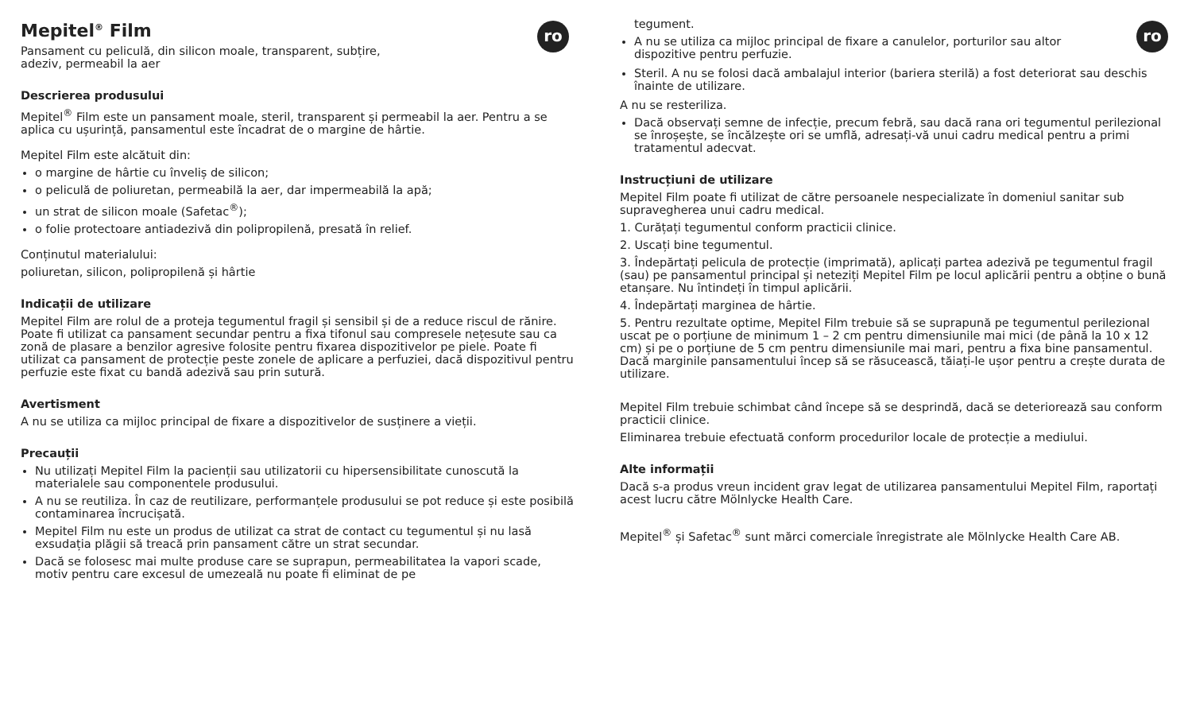ro
Mepitel<sup>®</sup> Film
Pansament cu peliculă, din silicon moale, transparent, subțire,
adeziv, permeabil la aer
Descrierea produsului
Mepitel<sup>®</sup> Film este un pansament moale, steril, transparent și permeabil la aer. Pentru a se aplica cu ușurință, pansamentul este încadrat de o margine de hârtie.
Mepitel Film este alcătuit din:
o margine de hârtie cu înveliș de silicon;
o peliculă de poliuretan, permeabilă la aer, dar impermeabilă la apă;
un strat de silicon moale (Safetac<sup>®</sup>);
o folie protectoare antiadezivă din polipropilenă, presată în relief.
Conținutul materialului:
poliuretan, silicon, polipropilenă și hârtie
Indicații de utilizare
Mepitel Film are rolul de a proteja tegumentul fragil și sensibil și de a reduce riscul de rănire. Poate fi utilizat ca pansament secundar pentru a fixa tifonul sau compresele nețesute sau ca zonă de plasare a benzilor agresive folosite pentru fixarea dispozitivelor pe piele. Poate fi utilizat ca pansament de protecție peste zonele de aplicare a perfuziei, dacă dispozitivul pentru perfuzie este fixat cu bandă adezivă sau prin sutură.
Avertisment
A nu se utiliza ca mijloc principal de fixare a dispozitivelor de susținere a vieții.
Precauții
Nu utilizați Mepitel Film la pacienții sau utilizatorii cu hipersensibilitate cunoscută la materialele sau componentele produsului.
A nu se reutiliza. În caz de reutilizare, performanțele produsului se pot reduce și este posibilă contaminarea încrucișată.
Mepitel Film nu este un produs de utilizat ca strat de contact cu tegumentul și nu lasă exsudația plăgii să treacă prin pansament către un strat secundar.
Dacă se folosesc mai multe produse care se suprapun, permeabilitatea la vapori scade, motiv pentru care excesul de umezeală nu poate fi eliminat de pe
ro
tegument.
A nu se utiliza ca mijloc principal de fixare a canulelor, porturilor sau altor dispozitive pentru perfuzie.
Steril. A nu se folosi dacă ambalajul interior (bariera sterilă) a fost deteriorat sau deschis înainte de utilizare.
A nu se resteriliza.
Dacă observați semne de infecție, precum febră, sau dacă rana ori tegumentul perilezional se înroșește, se încălzește ori se umflă, adresați-vă unui cadru medical pentru a primi tratamentul adecvat.
Instrucțiuni de utilizare
Mepitel Film poate fi utilizat de către persoanele nespecializate în domeniul sanitar sub supravegherea unui cadru medical.
1. Curățați tegumentul conform practicii clinice.
2. Uscați bine tegumentul.
3. Îndepărtați pelicula de protecție (imprimată), aplicați partea adezivă pe tegumentul fragil (sau) pe pansamentul principal și neteziți Mepitel Film pe locul aplicării pentru a obține o bună etanșare. Nu întindeți în timpul aplicării.
4. Îndepărtați marginea de hârtie.
5. Pentru rezultate optime, Mepitel Film trebuie să se suprapună pe tegumentul perilezional uscat pe o porțiune de minimum 1 – 2 cm pentru dimensiunile mai mici (de până la 10 x 12 cm) și pe o porțiune de 5 cm pentru dimensiunile mai mari, pentru a fixa bine pansamentul. Dacă marginile pansamentului încep să se răsucească, tăiați-le ușor pentru a crește durata de utilizare.
Mepitel Film trebuie schimbat când începe să se desprindă, dacă se deteriorează sau conform practicii clinice.
Eliminarea trebuie efectuată conform procedurilor locale de protecție a mediului.
Alte informații
Dacă s-a produs vreun incident grav legat de utilizarea pansamentului Mepitel Film, raportați acest lucru către Mölnlycke Health Care.
Mepitel<sup>®</sup> și Safetac<sup>®</sup> sunt mărci comerciale înregistrate ale Mölnlycke Health Care AB.